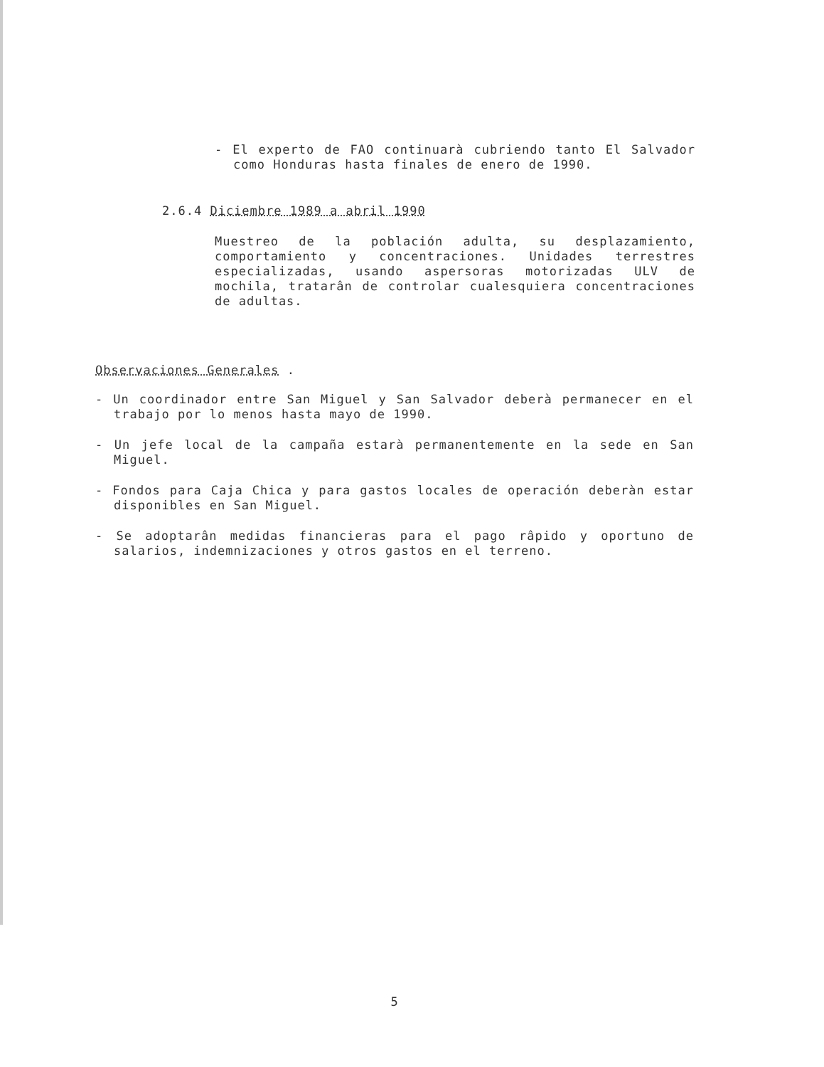- El experto de FAO continuarà cubriendo tanto El Salvador como Honduras hasta finales de enero de 1990.
2.6.4 Diciembre 1989 a abril 1990
Muestreo de la población adulta, su desplazamiento, comportamiento y concentraciones. Unidades terrestres especializadas, usando aspersoras motorizadas ULV de mochila, tratarân de controlar cualesquiera concentraciones de adultas.
Observaciones Generales .
- Un coordinador entre San Miguel y San Salvador deberà permanecer en el trabajo por lo menos hasta mayo de 1990.
- Un jefe local de la campaña estarà permanentemente en la sede en San Miguel.
- Fondos para Caja Chica y para gastos locales de operación deberàn estar disponibles en San Miguel.
- Se adoptarân medidas financieras para el pago râpido y oportuno de salarios, indemnizaciones y otros gastos en el terreno.
5